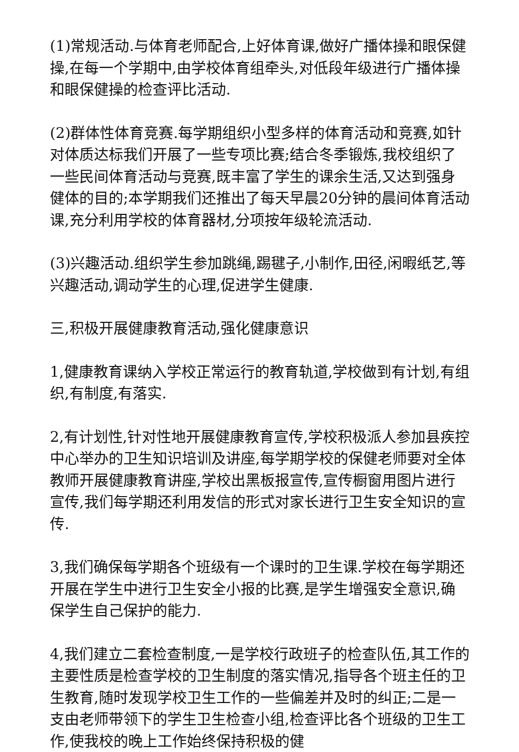(1)常规活动.与体育老师配合,上好体育课,做好广播体操和眼保健操,在每一个学期中,由学校体育组牵头,对低段年级进行广播体操和眼保健操的检查评比活动.
(2)群体性体育竞赛.每学期组织小型多样的体育活动和竞赛,如针对体质达标我们开展了一些专项比赛;结合冬季锻炼,我校组织了一些民间体育活动与竞赛,既丰富了学生的课余生活,又达到强身健体的目的;本学期我们还推出了每天早晨20分钟的晨间体育活动课,充分利用学校的体育器材,分项按年级轮流活动.
(3)兴趣活动.组织学生参加跳绳,踢毽子,小制作,田径,闲暇纸艺,等兴趣活动,调动学生的心理,促进学生健康.
三,积极开展健康教育活动,强化健康意识
1,健康教育课纳入学校正常运行的教育轨道,学校做到有计划,有组织,有制度,有落实.
2,有计划性,针对性地开展健康教育宣传,学校积极派人参加县疾控中心举办的卫生知识培训及讲座,每学期学校的保健老师要对全体教师开展健康教育讲座,学校出黑板报宣传,宣传橱窗用图片进行宣传,我们每学期还利用发信的形式对家长进行卫生安全知识的宣传.
3,我们确保每学期各个班级有一个课时的卫生课.学校在每学期还开展在学生中进行卫生安全小报的比赛,是学生增强安全意识,确保学生自己保护的能力.
4,我们建立二套检查制度,一是学校行政班子的检查队伍,其工作的主要性质是检查学校的卫生制度的落实情况,指导各个班主任的卫生教育,随时发现学校卫生工作的一些偏差并及时的纠正;二是一支由老师带领下的学生卫生检查小组,检查评比各个班级的卫生工作,使我校的晚上工作始终保持积极的健